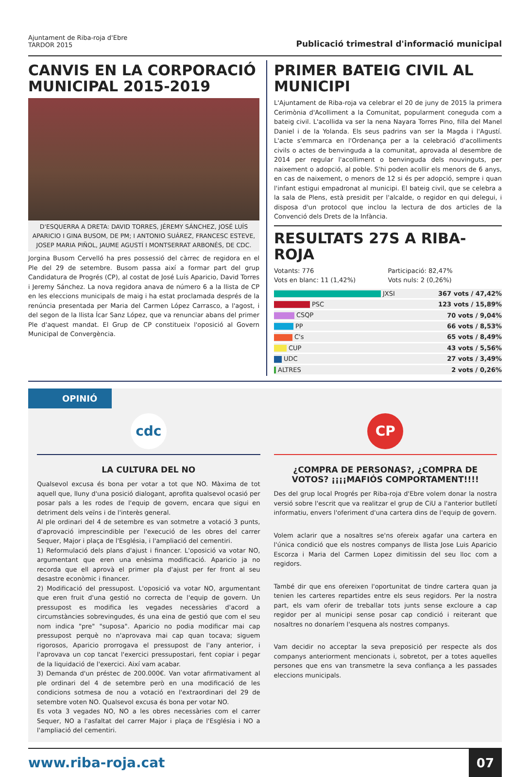Ajuntament de Riba-roja d'Ebre
TARDOR 2015
Publicació trimestral d'informació municipal
CANVIS EN LA CORPORACIÓ MUNICIPAL 2015-2019
D'ESQUERRA A DRETA: DAVID TORRES, JÉREMY SÁNCHEZ, JOSÉ LUÍS APARICIO I GINA BUSOM, DE PM; I ANTONIO SUÁREZ, FRANCESC ESTEVE, JOSEP MARIA PIÑOL, JAUME AGUSTÍ I MONTSERRAT ARBONÉS, DE CDC.
Jorgina Busom Cervelló ha pres possessió del càrrec de regidora en el Ple del 29 de setembre. Busom passa així a formar part del grup Candidatura de Progrés (CP), al costat de José Luís Aparicio, David Torres i Jeremy Sánchez. La nova regidora anava de número 6 a la llista de CP en les eleccions municipals de maig i ha estat proclamada després de la renúncia presentada per Maria del Carmen López Carrasco, a l'agost, i del segon de la llista Ícar Sanz López, que va renunciar abans del primer Ple d'aquest mandat. El Grup de CP constitueix l'oposició al Govern Municipal de Convergència.
PRIMER BATEIG CIVIL AL MUNICIPI
L'Ajuntament de Riba-roja va celebrar el 20 de juny de 2015 la primera Cerimònia d'Acolliment a la Comunitat, popularment coneguda com a bateig civil. L'acollida va ser la nena Nayara Torres Pino, filla del Manel Daniel i de la Yolanda. Els seus padrins van ser la Magda i l'Agustí. L'acte s'emmarca en l'Ordenança per a la celebració d'acolliments civils o actes de benvinguda a la comunitat, aprovada al desembre de 2014 per regular l'acolliment o benvinguda dels nouvinguts, per naixement o adopció, al poble. S'hi poden acollir els menors de 6 anys, en cas de naixement, o menors de 12 si és per adopció, sempre i quan l'infant estigui empadronat al municipi. El bateig civil, que se celebra a la sala de Plens, està presidit per l'alcalde, o regidor en qui delegui, i disposa d'un protocol que inclou la lectura de dos articles de la Convenció dels Drets de la Infància.
RESULTATS 27S A RIBA-ROJA
Votants: 776 Participació: 82,47% Vots en blanc: 11 (1,42%) Vots nuls: 2 (0,26%)
| JXSI | 367 vots / 47,42% |
| PSC | 123 vots / 15,89% |
| CSQP | 70 vots / 9,04% |
| PP | 66 vots / 8,53% |
| C's | 65 vots / 8,49% |
| CUP | 43 vots / 5,56% |
| UDC | 27 vots / 3,49% |
| ALTRES | 2 vots / 0,26% |
OPINIÓ
cdc
LA CULTURA DEL NO
Qualsevol excusa és bona per votar a tot que NO. Màxima de tot aquell que, lluny d'una posició dialogant, aprofita qualsevol ocasió per posar pals a les rodes de l'equip de govern, encara que sigui en detriment dels veïns i de l'interès general.
Al ple ordinari del 4 de setembre es van sotmetre a votació 3 punts, d'aprovació imprescindible per l'execució de les obres del carrer Sequer, Major i plaça de l'Església, i l'ampliació del cementiri.
1) Reformulació dels plans d'ajust i financer. L'oposició va votar NO, argumentant que eren una enèsima modificació. Aparicio ja no recorda que ell aprovà el primer pla d'ajust per fer front al seu desastre econòmic i financer.
2) Modificació del pressupost. L'oposició va votar NO, argumentant que eren fruit d'una gestió no correcta de l'equip de govern. Un pressupost es modifica les vegades necessàries d'acord a circumstàncies sobrevingudes, és una eina de gestió que com el seu nom indica "pre" "suposa". Aparicio no podia modificar mai cap pressupost perquè no n'aprovava mai cap quan tocava; siguem rigorosos, Aparicio prorrogava el pressupost de l'any anterior, i l'aprovava un cop tancat l'exercici pressupostari, fent copiar i pegar de la liquidació de l'exercici. Així vam acabar.
3) Demanda d'un préstec de 200.000€. Van votar afirmativament al ple ordinari del 4 de setembre però en una modificació de les condicions sotmesa de nou a votació en l'extraordinari del 29 de setembre voten NO. Qualsevol excusa és bona per votar NO.
Es vota 3 vegades NO, NO a les obres necessàries com el carrer Sequer, NO a l'asfaltat del carrer Major i plaça de l'Església i NO a l'ampliació del cementiri.
CP
¿COMPRA DE PERSONAS?, ¿COMPRA DE VOTOS? ¡¡¡¡MAFIÓS COMPORTAMENT!!!!
Des del grup local Progrés per Riba-roja d'Ebre volem donar la nostra versió sobre l'escrit que va realitzar el grup de CiU a l'anterior butlletí informatiu, envers l'oferiment d'una cartera dins de l'equip de govern.
Volem aclarir que a nosaltres se'ns ofereix agafar una cartera en l'única condició que els nostres companys de llista Jose Luis Aparicio Escorza i Maria del Carmen Lopez dimitissin del seu lloc com a regidors.
També dir que ens ofereixen l'oportunitat de tindre cartera quan ja tenien les carteres repartides entre els seus regidors. Per la nostra part, els vam oferir de treballar tots junts sense excloure a cap regidor per al municipi sense posar cap condició i reiterant que nosaltres no donaríem l'esquena als nostres companys.
Vam decidir no acceptar la seva preposició per respecte als dos companys anteriorment mencionats i, sobretot, per a totes aquelles persones que ens van transmetre la seva confiança a les passades eleccions municipals.
www.riba-roja.cat 07